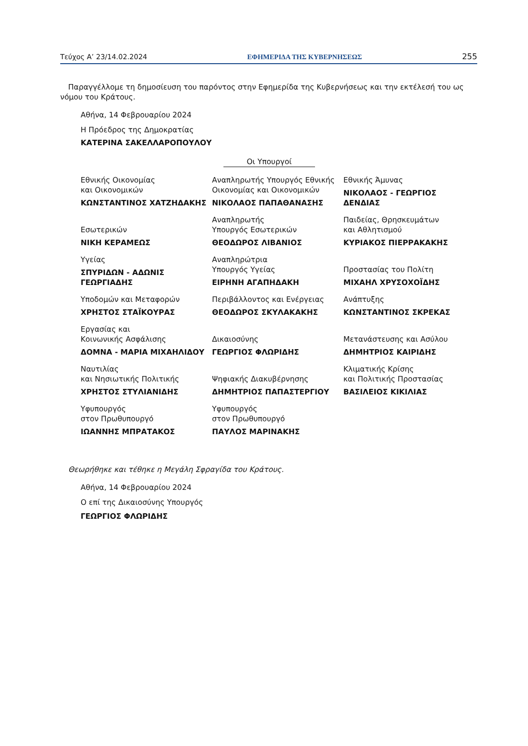Τεύχος Α’ 23/14.02.2024 ΕΦΗΜΕΡΙΔΑ ΤΗΣ ΚΥΒΕΡΝΗΣΕΩΣ 255
Παραγγέλλομε τη δημοσίευση του παρόντος στην Εφημερίδα της Κυβερνήσεως και την εκτέλεσή του ως νόμου του Κράτους.
Αθήνα, 14 Φεβρουαρίου 2024
Η Πρόεδρος της Δημοκρατίας
ΚΑΤΕΡΙΝΑ ΣΑΚΕΛΛΑΡΟΠΟΥΛΟΥ
Οι Υπουργοί
Εθνικής Οικονομίας
και Οικονομικών
ΚΩΝΣΤΑΝΤΙΝΟΣ ΧΑΤΖΗΔΑΚΗΣ
Αναπληρωτής Υπουργός Εθνικής
Οικονομίας και Οικονομικών
ΝΙΚΟΛΑΟΣ ΠΑΠΑΘΑΝΑΣΗΣ
Εθνικής Άμυνας
ΝΙΚΟΛΑΟΣ - ΓΕΩΡΓΙΟΣ ΔΕΝΔΙΑΣ
Εσωτερικών
ΝΙΚΗ ΚΕΡΑΜΕΩΣ
Αναπληρωτής
Υπουργός Εσωτερικών
ΘΕΟΔΩΡΟΣ ΛΙΒΑΝΙΟΣ
Παιδείας, Θρησκευμάτων
και Αθλητισμού
ΚΥΡΙΑΚΟΣ ΠΙΕΡΡΑΚΑΚΗΣ
Υγείας
ΣΠΥΡΙΔΩΝ - ΑΔΩΝΙΣ ΓΕΩΡΓΙΑΔΗΣ
Αναπληρώτρια
Υπουργός Υγείας
ΕΙΡΗΝΗ ΑΓΑΠΗΔΑΚΗ
Προστασίας του Πολίτη
ΜΙΧΑΗΛ ΧΡΥΣΟΧΟΪΔΗΣ
Υποδομών και Μεταφορών
ΧΡΗΣΤΟΣ ΣΤΑΪΚΟΥΡΑΣ
Περιβάλλοντος και Ενέργειας
ΘΕΟΔΩΡΟΣ ΣΚΥΛΑΚΑΚΗΣ
Ανάπτυξης
ΚΩΝΣΤΑΝΤΙΝΟΣ ΣΚΡΕΚΑΣ
Εργασίας και
Κοινωνικής Ασφάλισης
ΔΟΜΝΑ - ΜΑΡΙΑ ΜΙΧΑΗΛΙΔΟΥ
Δικαιοσύνης
ΓΕΩΡΓΙΟΣ ΦΛΩΡΙΔΗΣ
Μετανάστευσης και Ασύλου
ΔΗΜΗΤΡΙΟΣ ΚΑΙΡΙΔΗΣ
Ναυτιλίας
και Νησιωτικής Πολιτικής
ΧΡΗΣΤΟΣ ΣΤΥΛΙΑΝΙΔΗΣ
Ψηφιακής Διακυβέρνησης
ΔΗΜΗΤΡΙΟΣ ΠΑΠΑΣΤΕΡΓΙΟΥ
Κλιματικής Κρίσης
και Πολιτικής Προστασίας
ΒΑΣΙΛΕΙΟΣ ΚΙΚΙΛΙΑΣ
Υφυπουργός
στον Πρωθυπουργό
ΙΩΑΝΝΗΣ ΜΠΡΑΤΑΚΟΣ
Υφυπουργός
στον Πρωθυπουργό
ΠΑΥΛΟΣ ΜΑΡΙΝΑΚΗΣ
Θεωρήθηκε και τέθηκε η Μεγάλη Σφραγίδα του Κράτους.
Αθήνα, 14 Φεβρουαρίου 2024
Ο επί της Δικαιοσύνης Υπουργός
ΓΕΩΡΓΙΟΣ ΦΛΩΡΙΔΗΣ